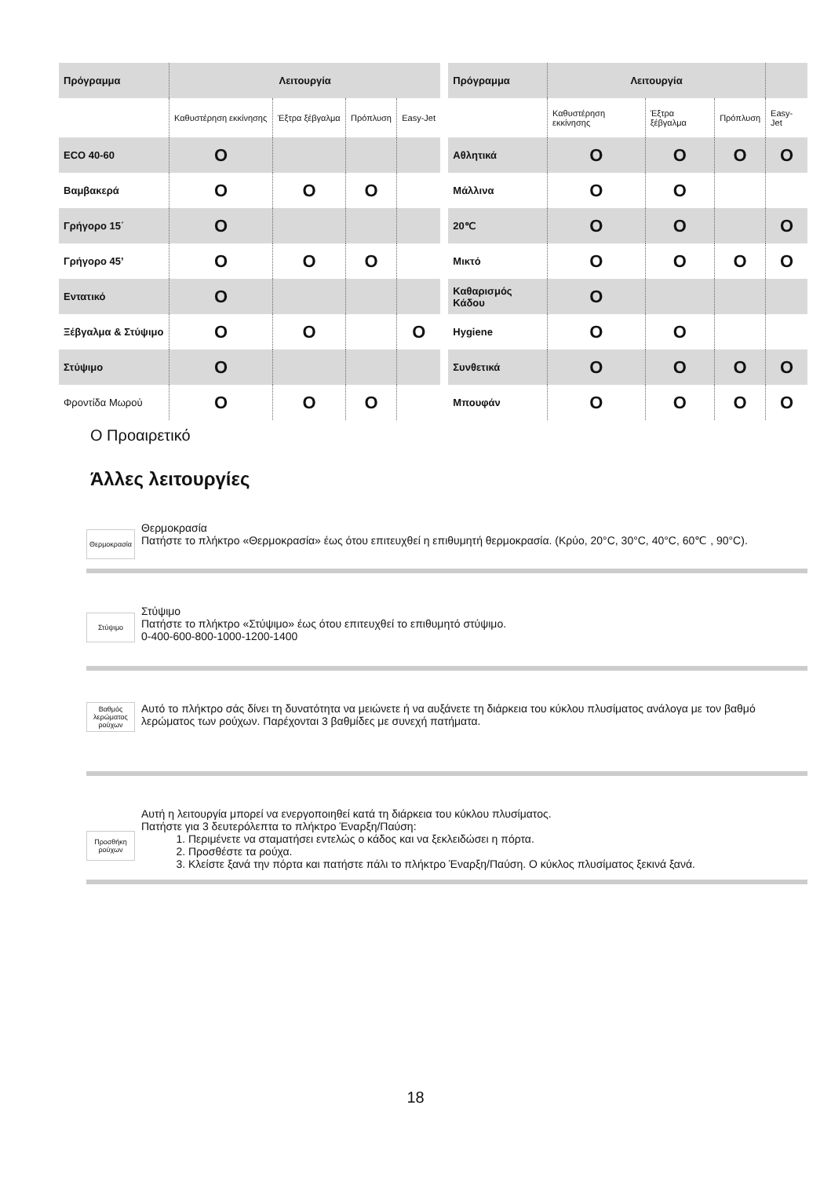| Πρόγραμμα | Λειτουργία | | | |
| --- | --- | --- | --- | --- |
| | Καθυστέρηση εκκίνησης | Έξτρα ξέβγαλμα | Πρόπλυση | Easy-Jet |
| ECO 40-60 | O | | | |
| Βαμβακερά | O | O | O | |
| Γρήγορο 15΄ | O | | | |
| Γρήγορο 45’ | O | O | O | |
| Εντατικό | O | | | |
| Ξέβγαλμα & Στύψιμο | O | O | | O |
| Στύψιμο | O | | | |
| Φροντίδα Μωρού | O | O | O | |
| Πρόγραμμα | Λειτουργία | | | |
| --- | --- | --- | --- | --- |
| | Καθυστέρηση εκκίνησης | Έξτρα ξέβγαλμα | Πρόπλυση | Easy-Jet |
| Αθλητικά | O | O | O | O |
| Μάλλινα | O | O | | |
| 20℃ | O | O | | O |
| Μικτό | O | O | O | O |
| Καθαρισμός Κάδου | O | | | |
| Hygiene | O | O | | |
| Συνθετικά | O | O | O | O |
| Μπουφάν | O | O | O | O |
O Προαιρετικό
Άλλες λειτουργίες
Θερμοκρασία
Θερμοκρασία
Πατήστε το πλήκτρο «Θερμοκρασία» έως ότου επιτευχθεί η επιθυμητή θερμοκρασία. (Κρύο, 20°C, 30°C, 40°C, 60℃ , 90°C).
Στύψιμο
Στύψιμο
Πατήστε το πλήκτρο «Στύψιμο» έως ότου επιτευχθεί το επιθυμητό στύψιμο.
0-400-600-800-1000-1200-1400
Βαθμός λερώματος ρούχων
Αυτό το πλήκτρο σάς δίνει τη δυνατότητα να μειώνετε ή να αυξάνετε τη διάρκεια του κύκλου πλυσίματος ανάλογα με τον βαθμό λερώματος των ρούχων. Παρέχονται 3 βαθμίδες με συνεχή πατήματα.
Προσθήκη ρούχων
Αυτή η λειτουργία μπορεί να ενεργοποιηθεί κατά τη διάρκεια του κύκλου πλυσίματος.
Πατήστε για 3 δευτερόλεπτα το πλήκτρο Έναρξη/Παύση:
1. Περιμένετε να σταματήσει εντελώς ο κάδος και να ξεκλειδώσει η πόρτα.
2. Προσθέστε τα ρούχα.
3. Κλείστε ξανά την πόρτα και πατήστε πάλι το πλήκτρο Έναρξη/Παύση. Ο κύκλος πλυσίματος ξεκινά ξανά.
18